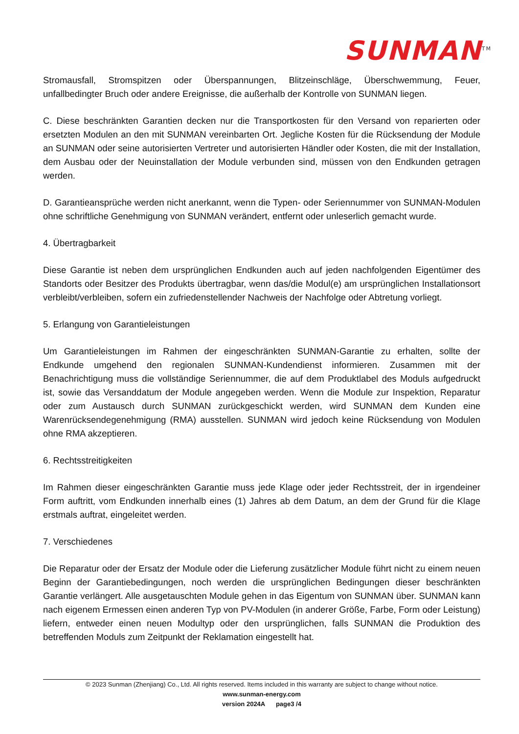SUNMAN<sup>TM</sup>
Stromausfall, Stromspitzen oder Überspannungen, Blitzeinschläge, Überschwemmung, Feuer, unfallbedingter Bruch oder andere Ereignisse, die außerhalb der Kontrolle von SUNMAN liegen.
C. Diese beschränkten Garantien decken nur die Transportkosten für den Versand von reparierten oder ersetzten Modulen an den mit SUNMAN vereinbarten Ort. Jegliche Kosten für die Rücksendung der Module an SUNMAN oder seine autorisierten Vertreter und autorisierten Händler oder Kosten, die mit der Installation, dem Ausbau oder der Neuinstallation der Module verbunden sind, müssen von den Endkunden getragen werden.
D. Garantieansprüche werden nicht anerkannt, wenn die Typen- oder Seriennummer von SUNMAN-Modulen ohne schriftliche Genehmigung von SUNMAN verändert, entfernt oder unleserlich gemacht wurde.
4. Übertragbarkeit
Diese Garantie ist neben dem ursprünglichen Endkunden auch auf jeden nachfolgenden Eigentümer des Standorts oder Besitzer des Produkts übertragbar, wenn das/die Modul(e) am ursprünglichen Installationsort verbleibt/verbleiben, sofern ein zufriedenstellender Nachweis der Nachfolge oder Abtretung vorliegt.
5. Erlangung von Garantieleistungen
Um Garantieleistungen im Rahmen der eingeschränkten SUNMAN-Garantie zu erhalten, sollte der Endkunde umgehend den regionalen SUNMAN-Kundendienst informieren. Zusammen mit der Benachrichtigung muss die vollständige Seriennummer, die auf dem Produktlabel des Moduls aufgedruckt ist, sowie das Versanddatum der Module angegeben werden. Wenn die Module zur Inspektion, Reparatur oder zum Austausch durch SUNMAN zurückgeschickt werden, wird SUNMAN dem Kunden eine Warenrücksendegenehmigung (RMA) ausstellen. SUNMAN wird jedoch keine Rücksendung von Modulen ohne RMA akzeptieren.
6. Rechtsstreitigkeiten
Im Rahmen dieser eingeschränkten Garantie muss jede Klage oder jeder Rechtsstreit, der in irgendeiner Form auftritt, vom Endkunden innerhalb eines (1) Jahres ab dem Datum, an dem der Grund für die Klage erstmals auftrat, eingeleitet werden.
7. Verschiedenes
Die Reparatur oder der Ersatz der Module oder die Lieferung zusätzlicher Module führt nicht zu einem neuen Beginn der Garantiebedingungen, noch werden die ursprünglichen Bedingungen dieser beschränkten Garantie verlängert. Alle ausgetauschten Module gehen in das Eigentum von SUNMAN über. SUNMAN kann nach eigenem Ermessen einen anderen Typ von PV-Modulen (in anderer Größe, Farbe, Form oder Leistung) liefern, entweder einen neuen Modultyp oder den ursprünglichen, falls SUNMAN die Produktion des betreffenden Moduls zum Zeitpunkt der Reklamation eingestellt hat.
© 2023 Sunman (Zhenjiang) Co., Ltd. All rights reserved. Items included in this warranty are subject to change without notice.
www.sunman-energy.com
version 2024A page3 /4